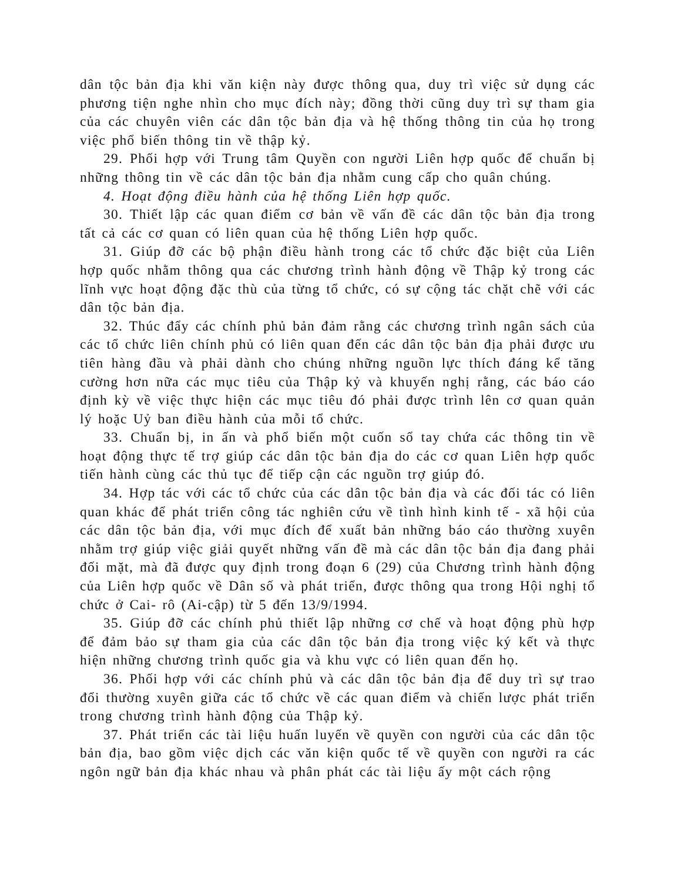dân tộc bản địa khi văn kiện này được thông qua, duy trì việc sử dụng các phương tiện nghe nhìn cho mục đích này; đồng thời cũng duy trì sự tham gia của các chuyên viên các dân tộc bản địa và hệ thống thông tin của họ trong việc phổ biến thông tin về thập kỷ.
29. Phối hợp với Trung tâm Quyền con người Liên hợp quốc để chuẩn bị những thông tin về các dân tộc bản địa nhằm cung cấp cho quân chúng.
4. Hoạt động điều hành của hệ thống Liên hợp quốc.
30. Thiết lập các quan điểm cơ bản về vấn đề các dân tộc bản địa trong tất cả các cơ quan có liên quan của hệ thống Liên hợp quốc.
31. Giúp đỡ các bộ phận điều hành trong các tổ chức đặc biệt của Liên hợp quốc nhằm thông qua các chương trình hành động về Thập kỷ trong các lĩnh vực hoạt động đặc thù của từng tổ chức, có sự cộng tác chặt chẽ với các dân tộc bản địa.
32. Thúc đẩy các chính phủ bản đảm rằng các chương trình ngân sách của các tổ chức liên chính phủ có liên quan đến các dân tộc bản địa phải được ưu tiên hàng đầu và phải dành cho chúng những nguồn lực thích đáng kể tăng cường hơn nữa các mục tiêu của Thập kỷ và khuyến nghị rằng, các báo cáo định kỳ về việc thực hiện các mục tiêu đó phải được trình lên cơ quan quản lý hoặc Uỷ ban điều hành của mỗi tổ chức.
33. Chuẩn bị, in ấn và phổ biến một cuốn sổ tay chứa các thông tin về hoạt động thực tế trợ giúp các dân tộc bản địa do các cơ quan Liên hợp quốc tiến hành cùng các thủ tục để tiếp cận các nguồn trợ giúp đó.
34. Hợp tác với các tổ chức của các dân tộc bản địa và các đối tác có liên quan khác để phát triển công tác nghiên cứu về tình hình kinh tế - xã hội của các dân tộc bản địa, với mục đích để xuất bản những báo cáo thường xuyên nhằm trợ giúp việc giải quyết những vấn đề mà các dân tộc bản địa đang phải đối mặt, mà đã được quy định trong đoạn 6 (29) của Chương trình hành động của Liên hợp quốc về Dân số và phát triển, được thông qua trong Hội nghị tổ chức ở Cai- rô (Ai-cập) từ 5 đến 13/9/1994.
35. Giúp đỡ các chính phủ thiết lập những cơ chế và hoạt động phù hợp để đảm bảo sự tham gia của các dân tộc bản địa trong việc ký kết và thực hiện những chương trình quốc gia và khu vực có liên quan đến họ.
36. Phối hợp với các chính phủ và các dân tộc bản địa để duy trì sự trao đổi thường xuyên giữa các tổ chức về các quan điểm và chiến lược phát triển trong chương trình hành động của Thập kỷ.
37. Phát triển các tài liệu huấn luyến về quyền con người của các dân tộc bản địa, bao gồm việc dịch các văn kiện quốc tế về quyền con người ra các ngôn ngữ bản địa khác nhau và phân phát các tài liệu ấy một cách rộng